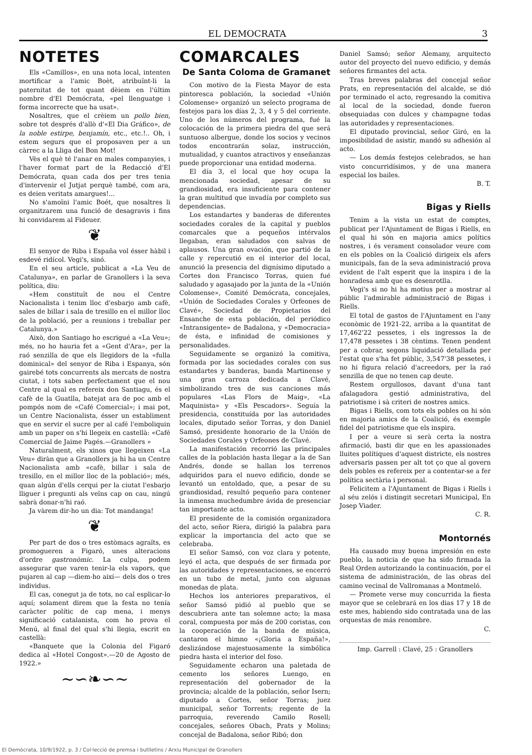EL DEMOCRATA 3
NOTETES
Els «Camillos», en una nota local, intenten mortificar a l'amic Boèt, atribuïnt-li la paternitat de tot quant dèiem en l'últim nombre d'El Demócrata, «pel llenguatge i forma incorrecte que ha usat».
Nosaltres, que el crèiem un pollo bien, sobre tot després d'allò d'«El Dia Gráfico», de la noble estirpe, benjamín, etc., etc.!.. Oh, i estem segurs que el proposaven per a un càrrec a la Lliga del Bon Mot!
Vès el què té l'anar en males companyies, i l'haver format part de la Redacció d'El Demócrata, quan cada dos per tres tenia d'intervenir el Jutjat perquè també, com ara, es deien veritats amargues!...
No s'amoïni l'amic Boét, que nosaltres li organitzarem una funció de desagravis i fins hi convidarem al Fideuer.
❦
El senyor de Riba i España vol ésser hàbil i esdevé ridícol. Vegi's, sinó.
En el seu article, publicat a «La Veu de Catalunya», en parlar de Granollers i la seva política, diu:
«Hem constituït de nou el Centre Nacionalista i tenim lloc d'esbarjo amb cafè, sales de billar i sala de tresillo en el millor lloc de la població, per a reunions i treballar per Catalunya.»
Això, don Santiago ho escrigué a «La Veu»; més, no ho hauria fet a «Gent d'Ara», per la raó senzilla de que els llegidors de la «fulla dominical» del senyor de Riba i Espanya, són gairebé tots concurrents als mercats de nostra ciutat, i tots saben perfectament que el nou Centre al qual es refereix don Santiagu, és el cafè de la Guatlla, batejat ara de poc amb el pompós nom de «Café Comercial»; i mai pot, un Centre Nacionalista, ésser un establiment que en servir el sucre per al café l'emboliquin amb un paper on s'hi llegeix en castellà: «Café Comercial de Jaime Pagés.—Granollers »
Naturalment, els xinos que llegeixen «La Veu» diràn que a Granollers ja hi ha un Centre Nacionalista amb «cafè, billar i sala de tresillo, en el millor lloc de la població»; més, quan algún d'ells cerqui per la ciutat l'esbarjo lliguer i pregunti als veïns cap on cau, ningú sabrà donar-n'hi raó.
Ja vàrem dir-ho un dia: Tot mandanga!
❦
Per part de dos o tres estòmacs agraïts, es promogueren a Figaró, unes alteracions d'ordre gastronòmic. La culpa, podem assegurar que varen tenir-la els vapors, que pujaren al cap —diem-ho així— dels dos o tres individus.
El cas, conegut ja de tots, no cal esplicar-lo aquí; solament direm que la festa no tenía caràcter polític de cap mena, i menys significació catalanista, com ho prova el Menú, al final del qual s'hi llegia, escrit en castellà:
«Banquete que la Colonia del Figaró dedica al «Hotel Congost».—20 de Agosto de 1922.»
~∽❧∽~
COMARCALES
De Santa Coloma de Gramanet
Con motivo de la Fiesta Mayor de esta pintoresca población, la sociedad «Unión Colomense» organizó un selecto programa de festejos para los días 2, 3, 4 y 5 del corriente. Uno de los números del programa, fué la colocación de la primera piedra del que será suntuoso albergue, donde los socios y vecinos todos encontrarán solaz, instrucción, mutualidad, y cuantos atractivos y enseñanzas puede proporcionar una entidad moderna.
El día 3, el local que hoy ocupa la mencionada sociedad, apesar de su grandiosidad, era insuficiente para contener la gran multitud que invadía por completo sus dependencias.
Los estandartes y banderas de diferentes sociedades corales de la capital y pueblos comarcales que a pequeños intérvalos llegaban, eran saludados con salvas de aplausos. Una gran ovación, que partió de la calle y repercutió en el interior del local, anunció la presencia del dignísimo diputado a Cortes don Francisco Torras, quien fué saludado y agasajado por la junta de la «Unión Colomense», Comité Demócrata, concejales, «Unión de Sociedades Corales y Orfeones de Clavé», Sociedad de Propietarios del Ensanche de esta población, del periódico «Intransigente» de Badalona, y «Democracia» de ésta, e infinidad de comisiones y personalidades.
Seguidamente se organizó la comitiva, formada por las sociedades corales con sus estandartes y banderas, banda Martinense y una gran carroza dedicada a Clavé, simbolizando tres de sus canciones más populares «Las Flors de Maig», «La Maquinista» y «Els Pescadors». Seguía la presidencia, constituída por las autoridades locales, diputado señor Torras, y don Daniel Samsó, presidente honorario de la Unión de Sociedades Corales y Orfeones de Clavé.
La manifestación recorrió las principales calles de la población hasta llegar a la de San Andrés, donde se hallan los terrenos adquiridos para el nuevo edificio, donde se levantó un entoldado, que, a pesar de su grandiosidad, resultó pequeño para contener la inmensa muchedumbre ávida de presenciar tan importante acto.
El presidente de la comisión organizadora del acto, señor Riera, dirigió la palabra para explicar la importancia del acto que se celebraba.
El señor Samsó, con voz clara y potente, leyó el acta, que después de ser firmada por las autoridades y representaciones, se encerró en un tubo de metal, junto con algunas monedas de plata.
Hechos los anteriores preparativos, el señor Samsó pidió al pueblo que se descubriera ante tan solemne acto; la masa coral, compuesta por más de 200 coristas, con la cooperación de la banda de música, cantaron el himno «¡Gloria a España!», deslizándose majestuosamente la simbólica piedra hasta el interior del foso.
Seguidamente echaron una paletada de cemento los señores Luengo, en representación del gobernador de la provincia; alcalde de la población, señor Isern; diputado a Cortes, señor Torras; juez municipal, señor Torrents; regente de la parroquia, reverendo Camilo Rosell; concejales, señores Obach, Prats y Molins; concejal de Badalona, señor Ribó; don
Daniel Samsó; señor Alemany, arquitecto autor del proyecto del nuevo edificio, y demás señores firmantes del acta.
Tras breves palabras del concejal señor Prats, en representación del alcalde, se dió por terminado el acto, regresando la comitiva al local de la sociedad, donde fueron obsequiadas con dulces y champagne todas las autoridades y representaciones.
El diputado provincial, señor Giró, en la imposibilidad de asistir, mandó su adhesión al acto.
— Los demás festejos celebrados, se han visto concurridísimos, y de una manera especial los bailes.
B. T.
Bigas y Riells
Tenim a la vista un estat de comptes, publicat per l'Ajuntament de Bigas i Riells, en el qual hi són en majoria amics polítics nostres, i és verament consolador veure com en els pobles on la Coalició dirigeix els afers municipals, fan de la seva administració prova evident de l'alt esperit que la inspira i de la honradesa amb que es desenrotlla.
Vegi's si no hi ha motius per a mostrar al públic l'admirable administració de Bigas i Riells.
El total de gastos de l'Ajuntament en l'any econòmic de 1921-22, arriba a la quantitat de 17,462'22 pessetes, i els ingressos la de 17,478 pessetes i 38 cèntims. Tenen pendent per a cobrar, segons liquidació detallada per l'estat que s'ha fet públic, 3,547'38 pessetes, i no hi figura relació d'acreedors, per la raó senzilla de que no tenen cap deute.
Restem orgullosos, davant d'una tant afalagadora gestió administrativa, del patriotisme i sà criteri de nostres amics.
Bigas i Riells, com tots els pobles on hi són en majoria amics de la Coalició, és exemple fidel del patriotisme que els inspira.
I per a veure si serà certa la nostra afirmació, basti dir que en les apassionades lluites polítiques d'aquest districte, els nostres adversaris passen per alt tot ço que al govern dels pobles es refereix per a contentar-se a fer política sectària i personal.
Felicitem a l'Ajuntament de Bigas i Riells i al séu zelós i distingit secretari Municipal, En Josep Viader.
C. R.
Montornés
Ha causado muy buena impresión en este pueblo, la noticia de que ha sido firmada la Real Orden autorizando la continuación, por el sistema de administración, de las obras del camino vecinal de Vallromanas a Montmeló.
— Promete verse muy concurrida la fiesta mayor que se celebrará en los dias 17 y 18 de este mes, habiendo sido contratada una de las orquestas de más renombre.
C.
Imp. Garrell : Clavé, 25 : Granollers
El Demòcrata, 10/9/1922, p. 3 / Col·lecció de premsa i butlletins / Arxiu Municipal de Granollers